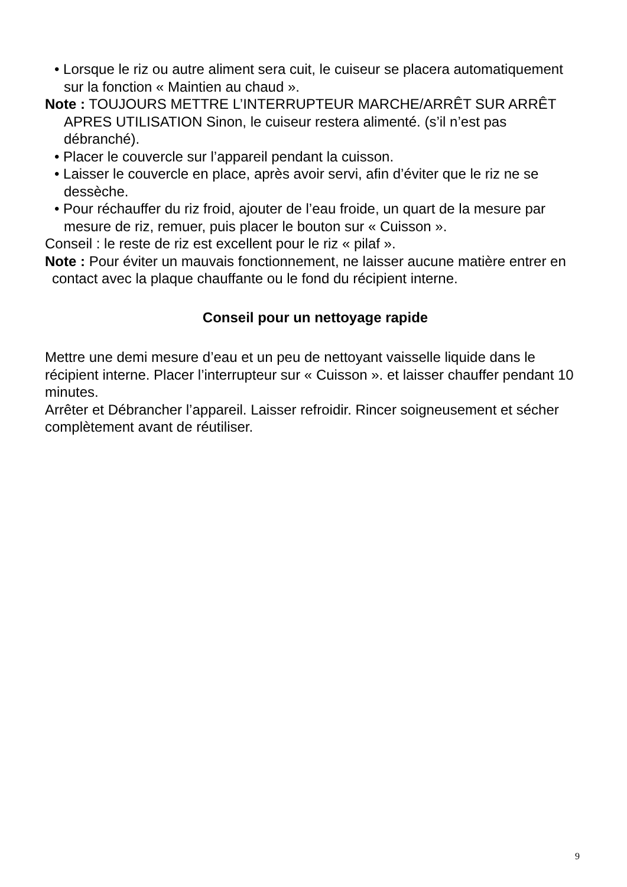• Lorsque le riz ou autre aliment sera cuit, le cuiseur se placera automatiquement sur la fonction « Maintien au chaud ».
Note : TOUJOURS METTRE L’INTERRUPTEUR MARCHE/ARRÊT SUR ARRÊT APRES UTILISATION Sinon, le cuiseur restera alimenté. (s’il n’est pas débranché).
• Placer le couvercle sur l’appareil pendant la cuisson.
• Laisser le couvercle en place, après avoir servi, afin d’éviter que le riz ne se dessèche.
• Pour réchauffer du riz froid, ajouter de l’eau froide, un quart de la mesure par mesure de riz, remuer, puis placer le bouton sur « Cuisson ».
Conseil : le reste de riz est excellent pour le riz « pilaf ».
Note : Pour éviter un mauvais fonctionnement, ne laisser aucune matière entrer en contact avec la plaque chauffante ou le fond du récipient interne.
Conseil pour un nettoyage rapide
Mettre une demi mesure d’eau et un peu de nettoyant vaisselle liquide dans le récipient interne. Placer l’interrupteur sur « Cuisson ». et laisser chauffer pendant 10 minutes.
Arrêter et Débrancher l’appareil. Laisser refroidir. Rincer soigneusement et sécher complètement avant de réutiliser.
9